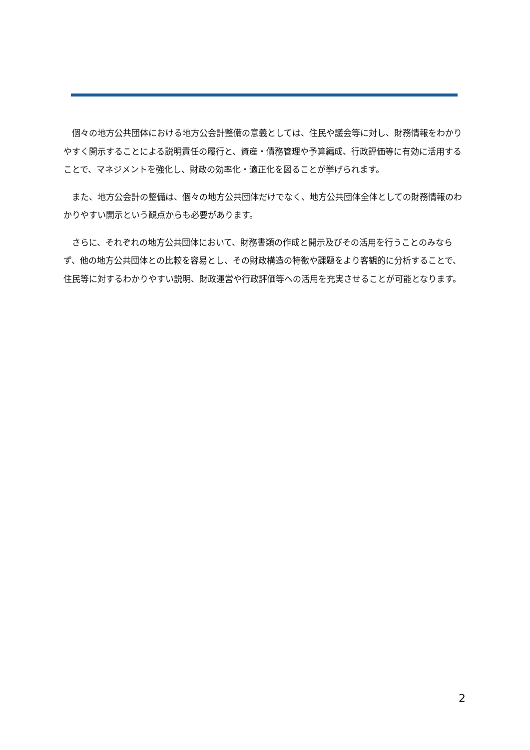個々の地方公共団体における地方公会計整備の意義としては、住民や議会等に対し、財務情報をわかりやすく開示することによる説明責任の履行と、資産・債務管理や予算編成、行政評価等に有効に活用することで、マネジメントを強化し、財政の効率化・適正化を図ることが挙げられます。
また、地方公会計の整備は、個々の地方公共団体だけでなく、地方公共団体全体としての財務情報のわかりやすい開示という観点からも必要があります。
さらに、それぞれの地方公共団体において、財務書類の作成と開示及びその活用を行うことのみならず、他の地方公共団体との比較を容易とし、その財政構造の特徴や課題をより客観的に分析することで、住民等に対するわかりやすい説明、財政運営や行政評価等への活用を充実させることが可能となります。
2